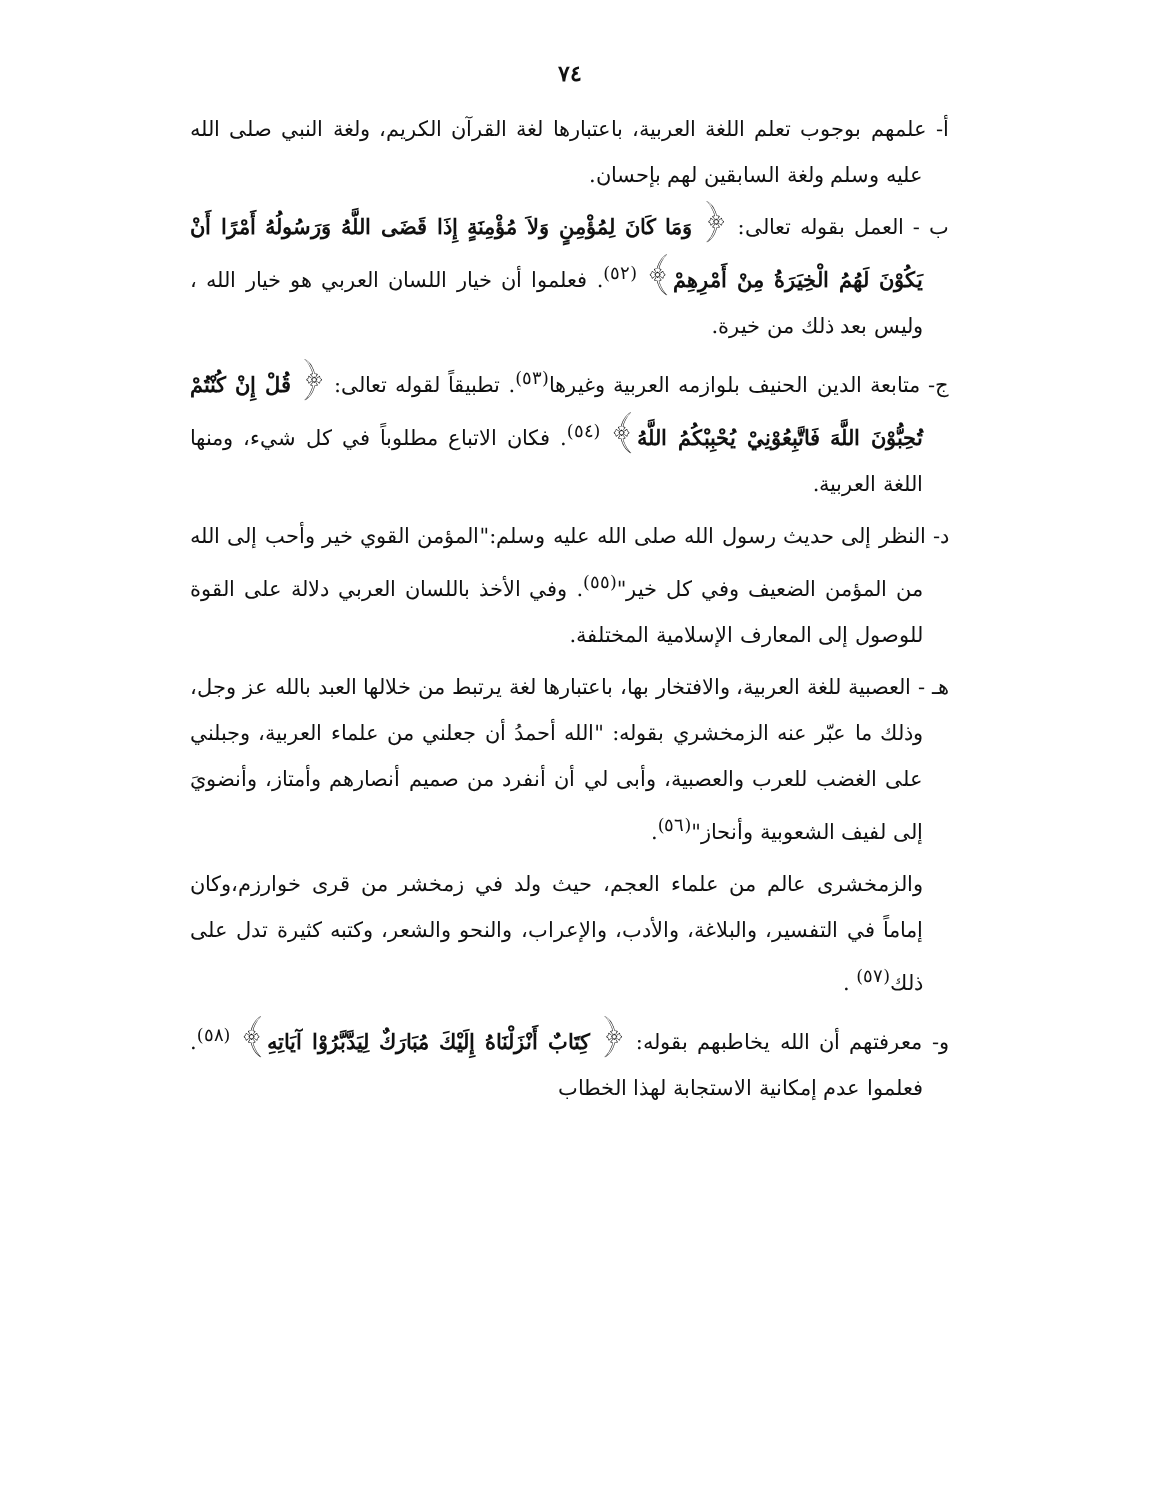٧٤
أ- علمهم بوجوب تعلم اللغة العربية، باعتبارها لغة القرآن الكريم، ولغة النبي صلى الله عليه وسلم ولغة السابقين لهم بإحسان.
ب - العمل بقوله تعالى: ﴿ وَمَا كَانَ لِمُؤْمِنٍ وَلاَ مُؤْمِنَةٍ إِذَا قَضَى اللَّهُ وَرَسُولُهُ أَمْرًا أَنْ يَكُوْنَ لَهُمُ الْخِيَرَةُ مِنْ أَمْرِهِمْ﴾ <sup>(٥٢)</sup>. فعلموا أن خيار اللسان العربي هو خيار الله ، وليس بعد ذلك من خيرة.
ج- متابعة الدين الحنيف بلوازمه العربية وغيرها<sup>(٥٣)</sup>. تطبيقاً لقوله تعالى: ﴿ قُلْ إِنْ كُنْتُمْ تُحِبُّوْنَ اللَّهَ فَاتَّبِعُوْنِيْ يُحْبِبْكُمُ اللَّهُ﴾ <sup>(٥٤)</sup>. فكان الاتباع مطلوباً في كل شيء، ومنها اللغة العربية.
د- النظر إلى حديث رسول الله صلى الله عليه وسلم:"المؤمن القوي خير وأحب إلى الله من المؤمن الضعيف وفي كل خير"<sup>(٥٥)</sup>. وفي الأخذ باللسان العربي دلالة على القوة للوصول إلى المعارف الإسلامية المختلفة.
هـ - العصبية للغة العربية، والافتخار بها، باعتبارها لغة يرتبط من خلالها العبد بالله عز وجل، وذلك ما عبّر عنه الزمخشري بقوله: "الله أحمدُ أن جعلني من علماء العربية، وجبلني على الغضب للعرب والعصبية، وأبى لي أن أنفرد من صميم أنصارهم وأمتاز، وأنضويَ إلى لفيف الشعوبية وأنحاز"<sup>(٥٦)</sup>.
والزمخشرى عالم من علماء العجم، حيث ولد في زمخشر من قرى خوارزم،وكان إماماً في التفسير، والبلاغة، والأدب، والإعراب، والنحو والشعر، وكتبه كثيرة تدل على ذلك<sup>(٥٧)</sup> .
و- معرفتهم أن الله يخاطبهم بقوله: ﴿ كِتَابٌ أَنْزَلْنَاهُ إِلَيْكَ مُبَارَكٌ لِيَدَّبَّرُوْا آيَاتِهِ﴾ <sup>(٥٨)</sup>. فعلموا عدم إمكانية الاستجابة لهذا الخطاب